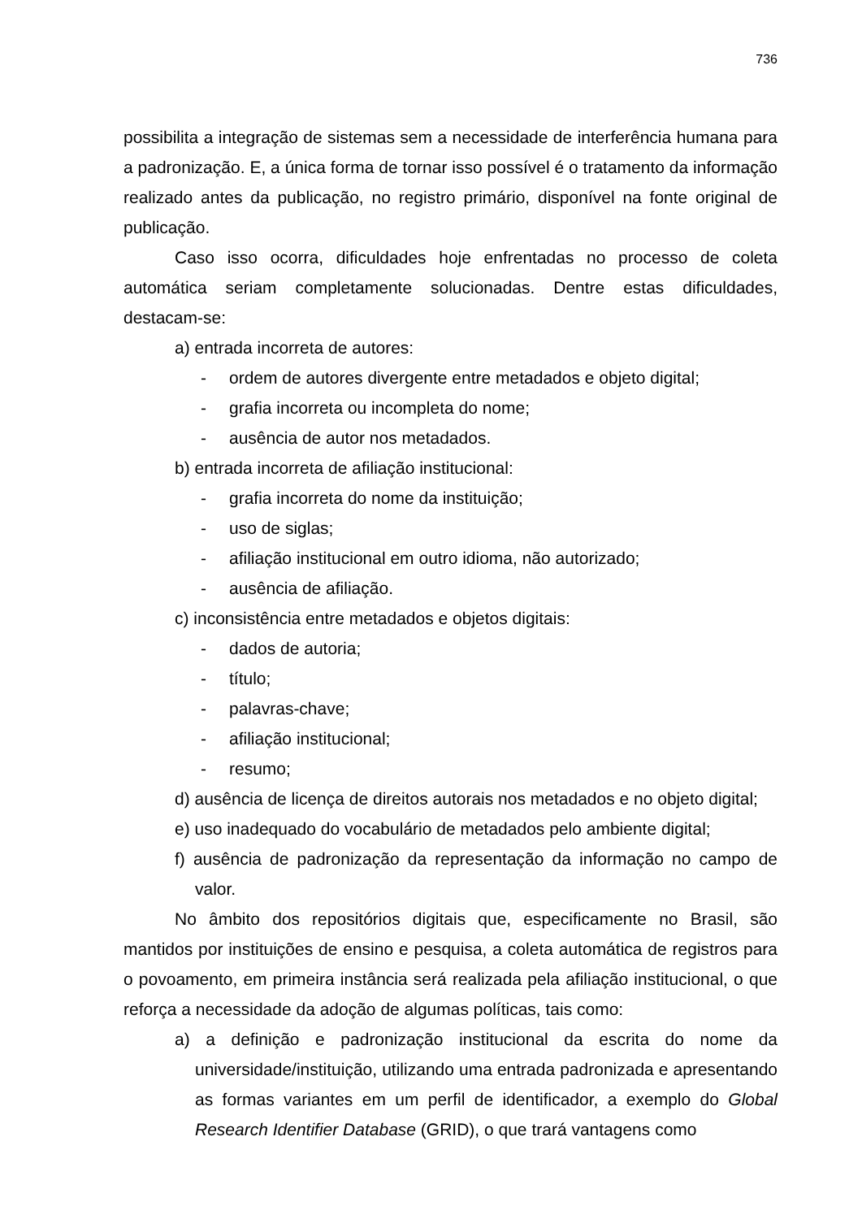736
possibilita a integração de sistemas sem a necessidade de interferência humana para a padronização. E, a única forma de tornar isso possível é o tratamento da informação realizado antes da publicação, no registro primário, disponível na fonte original de publicação.
Caso isso ocorra, dificuldades hoje enfrentadas no processo de coleta automática seriam completamente solucionadas. Dentre estas dificuldades, destacam-se:
a) entrada incorreta de autores:
- ordem de autores divergente entre metadados e objeto digital;
- grafia incorreta ou incompleta do nome;
- ausência de autor nos metadados.
b) entrada incorreta de afiliação institucional:
- grafia incorreta do nome da instituição;
- uso de siglas;
- afiliação institucional em outro idioma, não autorizado;
- ausência de afiliação.
c) inconsistência entre metadados e objetos digitais:
- dados de autoria;
- título;
- palavras-chave;
- afiliação institucional;
- resumo;
d) ausência de licença de direitos autorais nos metadados e no objeto digital;
e) uso inadequado do vocabulário de metadados pelo ambiente digital;
f) ausência de padronização da representação da informação no campo de valor.
No âmbito dos repositórios digitais que, especificamente no Brasil, são mantidos por instituições de ensino e pesquisa, a coleta automática de registros para o povoamento, em primeira instância será realizada pela afiliação institucional, o que reforça a necessidade da adoção de algumas políticas, tais como:
a) a definição e padronização institucional da escrita do nome da universidade/instituição, utilizando uma entrada padronizada e apresentando as formas variantes em um perfil de identificador, a exemplo do Global Research Identifier Database (GRID), o que trará vantagens como